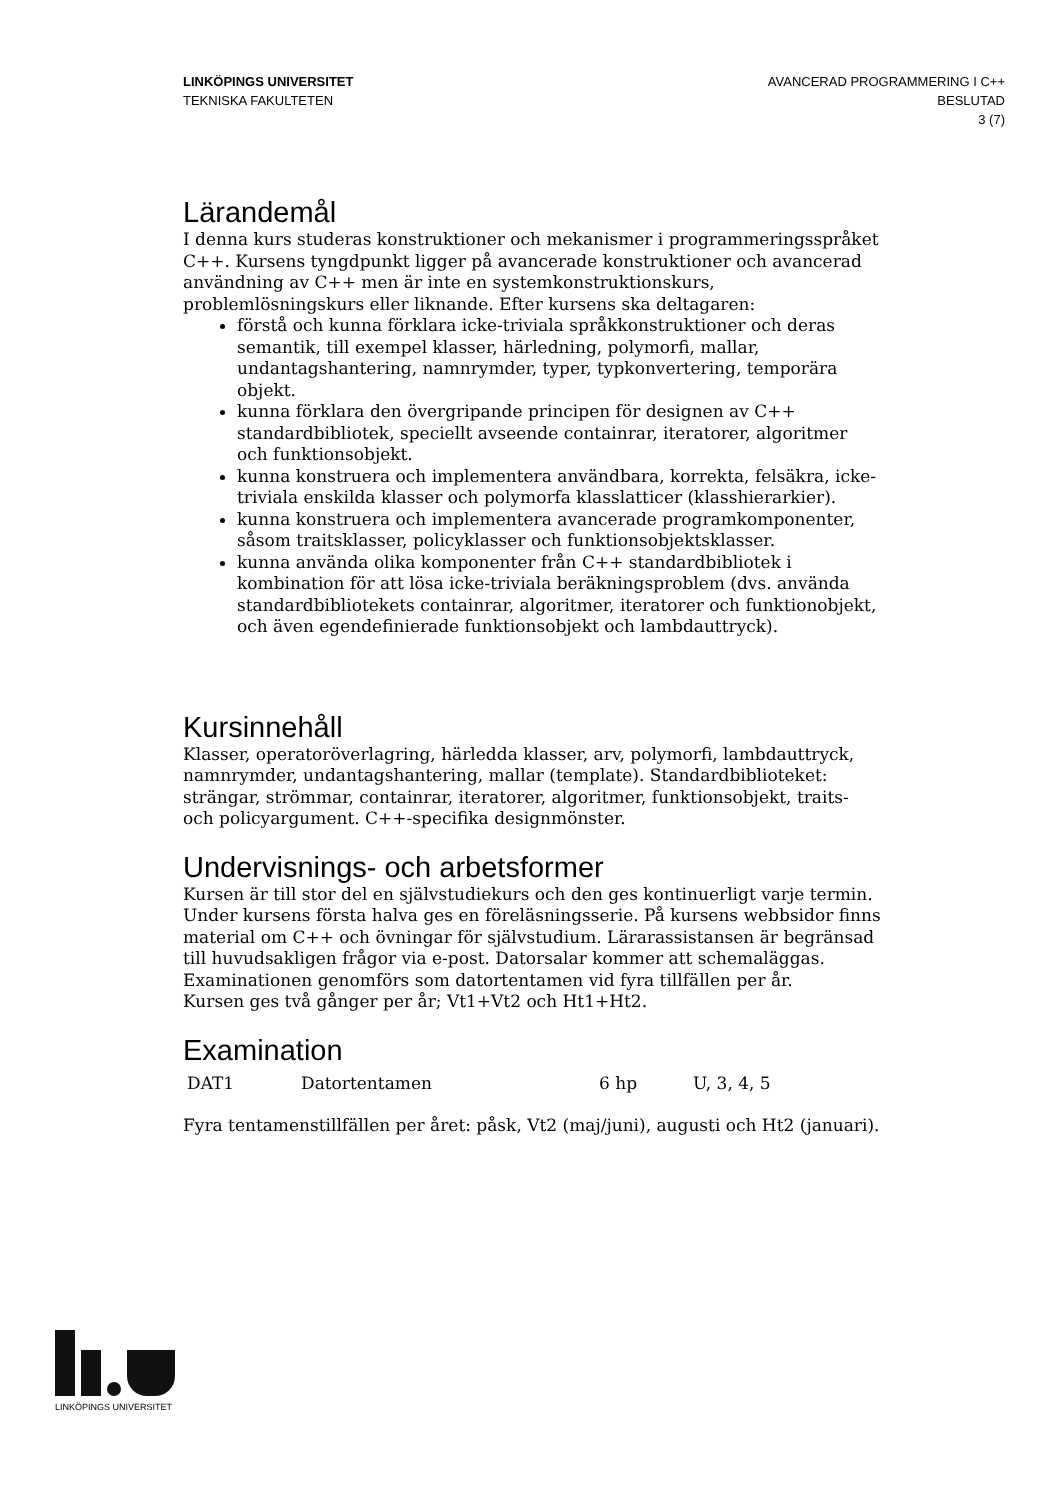LINKÖPINGS UNIVERSITET
TEKNISKA FAKULTETEN
AVANCERAD PROGRAMMERING I C++
BESLUTAD
3 (7)
Lärandemål
I denna kurs studeras konstruktioner och mekanismer i programmeringsspråket C++. Kursens tyngdpunkt ligger på avancerade konstruktioner och avancerad användning av C++ men är inte en systemkonstruktionskurs, problemlösningskurs eller liknande. Efter kursens ska deltagaren:
förstå och kunna förklara icke-triviala språkkonstruktioner och deras semantik, till exempel klasser, härledning, polymorfi, mallar, undantagshantering, namnrymder, typer, typkonvertering, temporära objekt.
kunna förklara den övergripande principen för designen av C++ standardbibliotek, speciellt avseende containrar, iteratorer, algoritmer och funktionsobjekt.
kunna konstruera och implementera användbara, korrekta, felsäkra, icke-triviala enskilda klasser och polymorfa klasslatticer (klasshierarkier).
kunna konstruera och implementera avancerade programkomponenter, såsom traitsklasser, policyklasser och funktionsobjektsklasser.
kunna använda olika komponenter från C++ standardbibliotek i kombination för att lösa icke-triviala beräkningsproblem (dvs. använda standardbibliotekets containrar, algoritmer, iteratorer och funktionobjekt, och även egendefinierade funktionsobjekt och lambdauttryck).
Kursinnehåll
Klasser, operatoröverlagring, härledda klasser, arv, polymorfi, lambdauttryck, namnrymder, undantagshantering, mallar (template). Standardbiblioteket: strängar, strömmar, containrar, iteratorer, algoritmer, funktionsobjekt, traits- och policyargument. C++-specifika designmönster.
Undervisnings- och arbetsformer
Kursen är till stor del en självstudiekurs och den ges kontinuerligt varje termin. Under kursens första halva ges en föreläsningsserie. På kursens webbsidor finns material om C++ och övningar för självstudium. Lärarassistansen är begränsad till huvudsakligen frågor via e-post. Datorsalar kommer att schemaläggas. Examinationen genomförs som datortentamen vid fyra tillfällen per år.
Kursen ges två gånger per år; Vt1+Vt2 och Ht1+Ht2.
Examination
| DAT1 | Datortentamen | 6 hp | U, 3, 4, 5 |
Fyra tentamenstillfällen per året: påsk, Vt2 (maj/juni), augusti och Ht2 (januari).
LINKÖPINGS UNIVERSITET